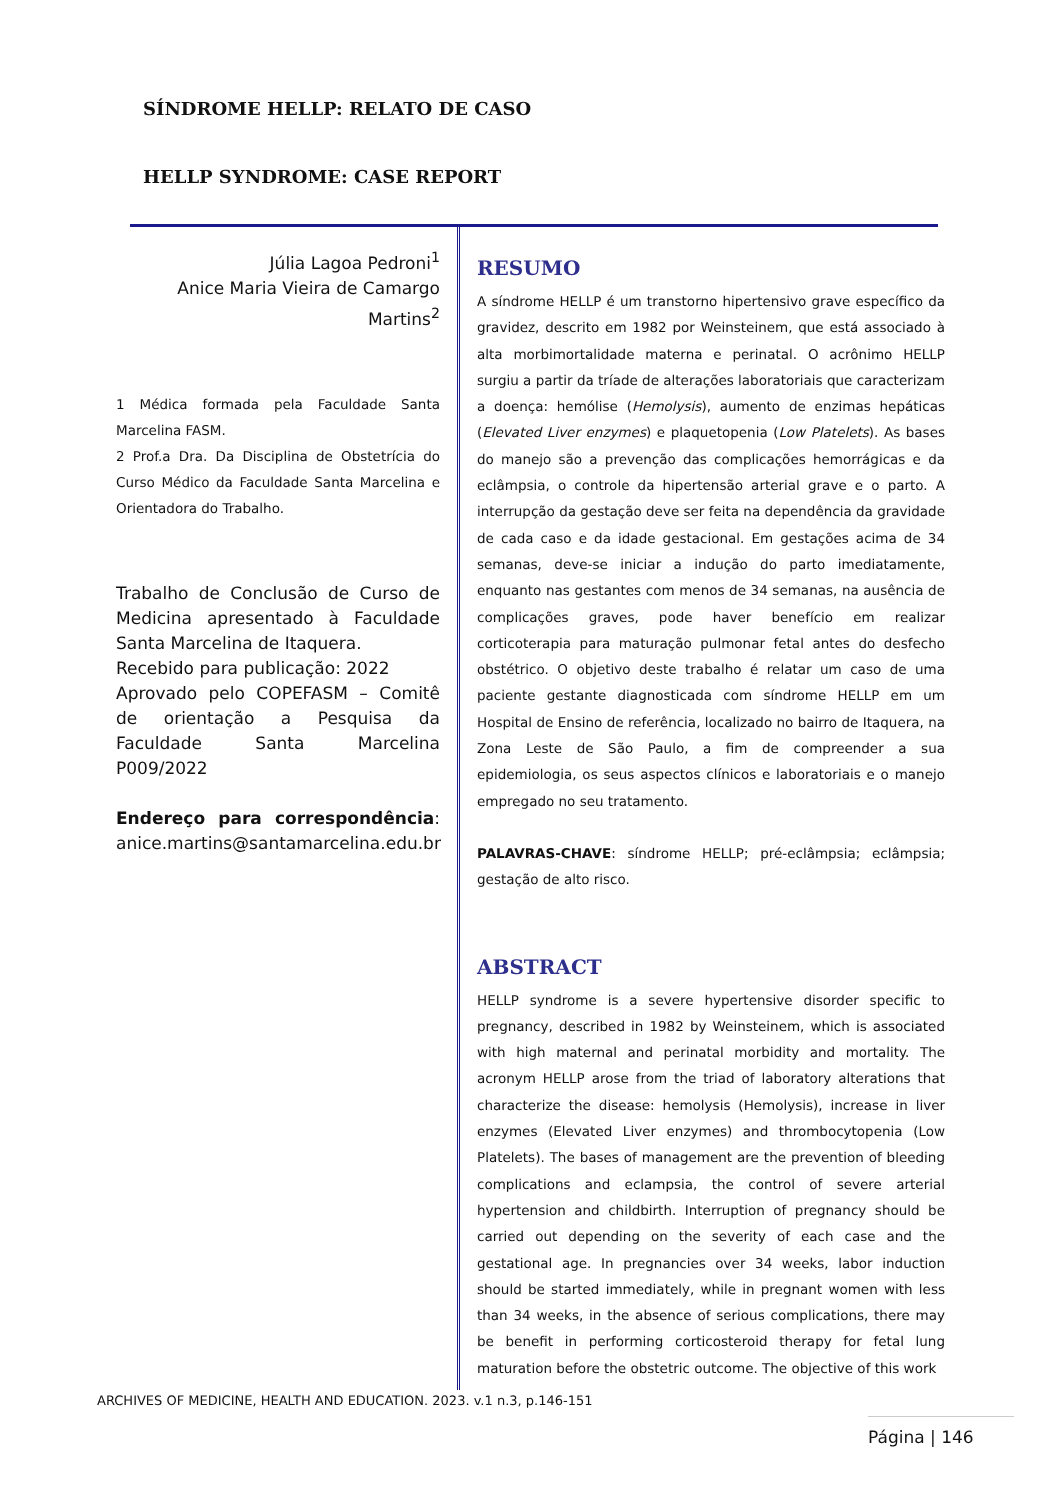SÍNDROME HELLP: RELATO DE CASO
HELLP SYNDROME: CASE REPORT
Júlia Lagoa Pedroni<sup>1</sup>
Anice Maria Vieira de Camargo Martins<sup>2</sup>
1 Médica formada pela Faculdade Santa Marcelina FASM.
2 Prof.a Dra. Da Disciplina de Obstetrícia do Curso Médico da Faculdade Santa Marcelina e Orientadora do Trabalho.
Trabalho de Conclusão de Curso de Medicina apresentado à Faculdade Santa Marcelina de Itaquera.
Recebido para publicação: 2022
Aprovado pelo COPEFASM – Comitê de orientação a Pesquisa da Faculdade Santa Marcelina P009/2022
Endereço para correspondência: anice.martins@santamarcelina.edu.br
RESUMO
A síndrome HELLP é um transtorno hipertensivo grave específico da gravidez, descrito em 1982 por Weinsteinem, que está associado à alta morbimortalidade materna e perinatal. O acrônimo HELLP surgiu a partir da tríade de alterações laboratoriais que caracterizam a doença: hemólise (Hemolysis), aumento de enzimas hepáticas (Elevated Liver enzymes) e plaquetopenia (Low Platelets). As bases do manejo são a prevenção das complicações hemorrágicas e da eclâmpsia, o controle da hipertensão arterial grave e o parto. A interrupção da gestação deve ser feita na dependência da gravidade de cada caso e da idade gestacional. Em gestações acima de 34 semanas, deve-se iniciar a indução do parto imediatamente, enquanto nas gestantes com menos de 34 semanas, na ausência de complicações graves, pode haver benefício em realizar corticoterapia para maturação pulmonar fetal antes do desfecho obstétrico. O objetivo deste trabalho é relatar um caso de uma paciente gestante diagnosticada com síndrome HELLP em um Hospital de Ensino de referência, localizado no bairro de Itaquera, na Zona Leste de São Paulo, a fim de compreender a sua epidemiologia, os seus aspectos clínicos e laboratoriais e o manejo empregado no seu tratamento.
PALAVRAS-CHAVE: síndrome HELLP; pré-eclâmpsia; eclâmpsia; gestação de alto risco.
ABSTRACT
HELLP syndrome is a severe hypertensive disorder specific to pregnancy, described in 1982 by Weinsteinem, which is associated with high maternal and perinatal morbidity and mortality. The acronym HELLP arose from the triad of laboratory alterations that characterize the disease: hemolysis (Hemolysis), increase in liver enzymes (Elevated Liver enzymes) and thrombocytopenia (Low Platelets). The bases of management are the prevention of bleeding complications and eclampsia, the control of severe arterial hypertension and childbirth. Interruption of pregnancy should be carried out depending on the severity of each case and the gestational age. In pregnancies over 34 weeks, labor induction should be started immediately, while in pregnant women with less than 34 weeks, in the absence of serious complications, there may be benefit in performing corticosteroid therapy for fetal lung maturation before the obstetric outcome. The objective of this work
ARCHIVES OF MEDICINE, HEALTH AND EDUCATION. 2023. v.1 n.3, p.146-151
Página | 146